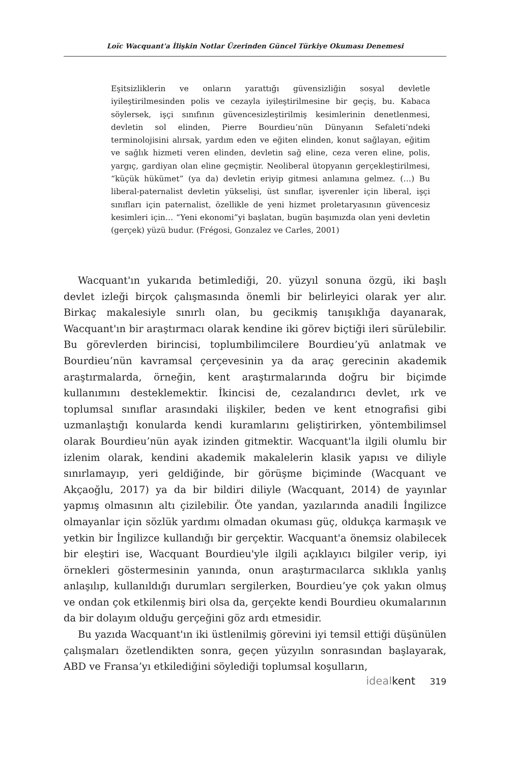Loïc Wacquant'a İlişkin Notlar Üzerinden Güncel Türkiye Okuması Denemesi
Eşitsizliklerin ve onların yarattığı güvensizliğin sosyal devletle iyileştirilmesinden polis ve cezayla iyileştirilmesine bir geçiş, bu. Kabaca söylersek, işçi sınıfının güvencesizleştirilmiş kesimlerinin denetlenmesi, devletin sol elinden, Pierre Bourdieu’nün Dünyanın Sefaleti’ndeki terminolojisini alırsak, yardım eden ve eğiten elinden, konut sağlayan, eğitim ve sağlık hizmeti veren elinden, devletin sağ eline, ceza veren eline, polis, yargıç, gardiyan olan eline geçmiştir. Neoliberal ütopyanın gerçekleştirilmesi, “küçük hükümet” (ya da) devletin eriyip gitmesi anlamına gelmez. (…) Bu liberal-paternalist devletin yükselişi, üst sınıflar, işverenler için liberal, işçi sınıfları için paternalist, özellikle de yeni hizmet proletaryasının güvencesiz kesimleri için… “Yeni ekonomi”yi başlatan, bugün başımızda olan yeni devletin (gerçek) yüzü budur. (Frégosi, Gonzalez ve Carles, 2001)
Wacquant'ın yukarıda betimlediği, 20. yüzyıl sonuna özgü, iki başlı devlet izleği birçok çalışmasında önemli bir belirleyici olarak yer alır. Birkaç makalesiyle sınırlı olan, bu gecikmiş tanışıklığa dayanarak, Wacquant'ın bir araştırmacı olarak kendine iki görev biçtiği ileri sürülebilir. Bu görevlerden birincisi, toplumbilimcilere Bourdieu’yü anlatmak ve Bourdieu’nün kavramsal çerçevesinin ya da araç gerecinin akademik araştırmalarda, örneğin, kent araştırmalarında doğru bir biçimde kullanımını desteklemektir. İkincisi de, cezalandırıcı devlet, ırk ve toplumsal sınıflar arasındaki ilişkiler, beden ve kent etnografisi gibi uzmanlaştığı konularda kendi kuramlarını geliştirirken, yöntembilimsel olarak Bourdieu’nün ayak izinden gitmektir. Wacquant'la ilgili olumlu bir izlenim olarak, kendini akademik makalelerin klasik yapısı ve diliyle sınırlamayıp, yeri geldiğinde, bir görüşme biçiminde (Wacquant ve Akçaoğlu, 2017) ya da bir bildiri diliyle (Wacquant, 2014) de yayınlar yapmış olmasının altı çizilebilir. Öte yandan, yazılarında anadili İngilizce olmayanlar için sözlük yardımı olmadan okuması güç, oldukça karmaşık ve yetkin bir İngilizce kullandığı bir gerçektir. Wacquant'a önemsiz olabilecek bir eleştiri ise, Wacquant Bourdieu'yle ilgili açıklayıcı bilgiler verip, iyi örnekleri göstermesinin yanında, onun araştırmacılarca sıklıkla yanlış anlaşılıp, kullanıldığı durumları sergilerken, Bourdieu’ye çok yakın olmuş ve ondan çok etkilenmiş biri olsa da, gerçekte kendi Bourdieu okumalarının da bir dolayım olduğu gerçeğini göz ardı etmesidir.
Bu yazıda Wacquant'ın iki üstlenilmiş görevini iyi temsil ettiği düşünülen çalışmaları özetlendikten sonra, geçen yüzyılın sonrasından başlayarak, ABD ve Fransa’yı etkilediğini söylediği toplumsal koşulların,
idealkent 319